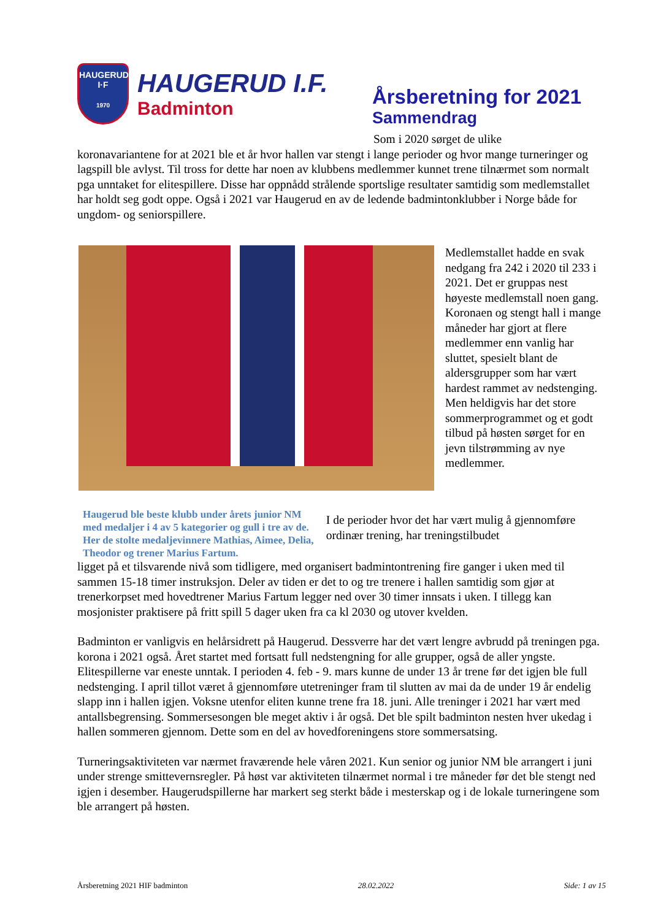HAUGERUD
I·F
1970
HAUGERUD I.F.
Badminton
Årsberetning for 2021
Sammendrag
Som i 2020 sørget de ulike
koronavariantene for at 2021 ble et år hvor hallen var stengt i lange perioder og hvor mange turneringer og lagspill ble avlyst. Til tross for dette har noen av klubbens medlemmer kunnet trene tilnærmet som normalt pga unntaket for elitespillere. Disse har oppnådd strålende sportslige resultater samtidig som medlemstallet har holdt seg godt oppe. Også i 2021 var Haugerud en av de ledende badmintonklubber i Norge både for ungdom- og seniorspillere.
Medlemstallet hadde en svak nedgang fra 242 i 2020 til 233 i 2021. Det er gruppas nest høyeste medlemstall noen gang. Koronaen og stengt hall i mange måneder har gjort at flere medlemmer enn vanlig har sluttet, spesielt blant de aldersgrupper som har vært hardest rammet av nedstenging. Men heldigvis har det store sommerprogrammet og et godt tilbud på høsten sørget for en jevn tilstrømming av nye medlemmer.
Haugerud ble beste klubb under årets junior NM med medaljer i 4 av 5 kategorier og gull i tre av de. Her de stolte medaljevinnere Mathias, Aimee, Delia, Theodor og trener Marius Fartum.
I de perioder hvor det har vært mulig å gjennomføre ordinær trening, har treningstilbudet
ligget på et tilsvarende nivå som tidligere, med organisert badmintontrening fire ganger i uken med til sammen 15-18 timer instruksjon. Deler av tiden er det to og tre trenere i hallen samtidig som gjør at trenerkorpset med hovedtrener Marius Fartum legger ned over 30 timer innsats i uken. I tillegg kan mosjonister praktisere på fritt spill 5 dager uken fra ca kl 2030 og utover kvelden.
Badminton er vanligvis en helårsidrett på Haugerud. Dessverre har det vært lengre avbrudd på treningen pga. korona i 2021 også. Året startet med fortsatt full nedstengning for alle grupper, også de aller yngste. Elitespillerne var eneste unntak. I perioden 4. feb - 9. mars kunne de under 13 år trene før det igjen ble full nedstenging. I april tillot været å gjennomføre utetreninger fram til slutten av mai da de under 19 år endelig slapp inn i hallen igjen. Voksne utenfor eliten kunne trene fra 18. juni. Alle treninger i 2021 har vært med antallsbegrensing. Sommersesongen ble meget aktiv i år også. Det ble spilt badminton nesten hver ukedag i hallen sommeren gjennom. Dette som en del av hovedforeningens store sommersatsing.
Turneringsaktiviteten var nærmet fraværende hele våren 2021. Kun senior og junior NM ble arrangert i juni under strenge smittevernsregler. På høst var aktiviteten tilnærmet normal i tre måneder før det ble stengt ned igjen i desember. Haugerudspillerne har markert seg sterkt både i mesterskap og i de lokale turneringene som ble arrangert på høsten.
Årsberetning 2021 HIF badminton 28.02.2022 Side: 1 av 15